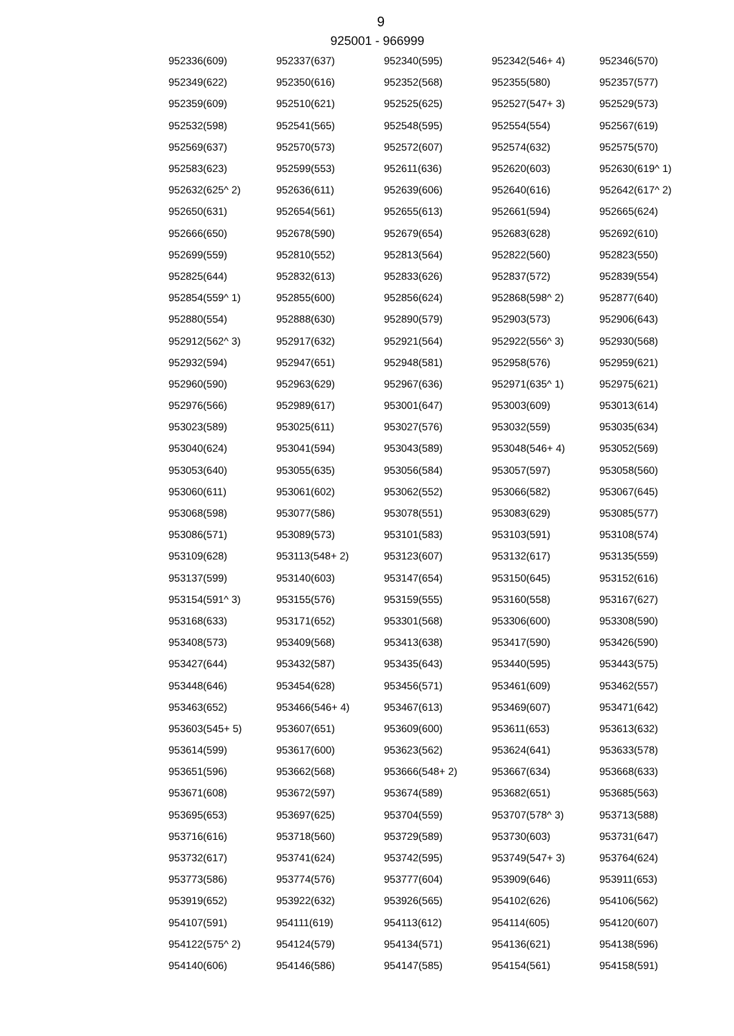9
925001 - 966999
| 952336(609) | 952337(637) | 952340(595) | 952342(546+ 4) | 952346(570) |
| 952349(622) | 952350(616) | 952352(568) | 952355(580) | 952357(577) |
| 952359(609) | 952510(621) | 952525(625) | 952527(547+ 3) | 952529(573) |
| 952532(598) | 952541(565) | 952548(595) | 952554(554) | 952567(619) |
| 952569(637) | 952570(573) | 952572(607) | 952574(632) | 952575(570) |
| 952583(623) | 952599(553) | 952611(636) | 952620(603) | 952630(619^ 1) |
| 952632(625^ 2) | 952636(611) | 952639(606) | 952640(616) | 952642(617^ 2) |
| 952650(631) | 952654(561) | 952655(613) | 952661(594) | 952665(624) |
| 952666(650) | 952678(590) | 952679(654) | 952683(628) | 952692(610) |
| 952699(559) | 952810(552) | 952813(564) | 952822(560) | 952823(550) |
| 952825(644) | 952832(613) | 952833(626) | 952837(572) | 952839(554) |
| 952854(559^ 1) | 952855(600) | 952856(624) | 952868(598^ 2) | 952877(640) |
| 952880(554) | 952888(630) | 952890(579) | 952903(573) | 952906(643) |
| 952912(562^ 3) | 952917(632) | 952921(564) | 952922(556^ 3) | 952930(568) |
| 952932(594) | 952947(651) | 952948(581) | 952958(576) | 952959(621) |
| 952960(590) | 952963(629) | 952967(636) | 952971(635^ 1) | 952975(621) |
| 952976(566) | 952989(617) | 953001(647) | 953003(609) | 953013(614) |
| 953023(589) | 953025(611) | 953027(576) | 953032(559) | 953035(634) |
| 953040(624) | 953041(594) | 953043(589) | 953048(546+ 4) | 953052(569) |
| 953053(640) | 953055(635) | 953056(584) | 953057(597) | 953058(560) |
| 953060(611) | 953061(602) | 953062(552) | 953066(582) | 953067(645) |
| 953068(598) | 953077(586) | 953078(551) | 953083(629) | 953085(577) |
| 953086(571) | 953089(573) | 953101(583) | 953103(591) | 953108(574) |
| 953109(628) | 953113(548+ 2) | 953123(607) | 953132(617) | 953135(559) |
| 953137(599) | 953140(603) | 953147(654) | 953150(645) | 953152(616) |
| 953154(591^ 3) | 953155(576) | 953159(555) | 953160(558) | 953167(627) |
| 953168(633) | 953171(652) | 953301(568) | 953306(600) | 953308(590) |
| 953408(573) | 953409(568) | 953413(638) | 953417(590) | 953426(590) |
| 953427(644) | 953432(587) | 953435(643) | 953440(595) | 953443(575) |
| 953448(646) | 953454(628) | 953456(571) | 953461(609) | 953462(557) |
| 953463(652) | 953466(546+ 4) | 953467(613) | 953469(607) | 953471(642) |
| 953603(545+ 5) | 953607(651) | 953609(600) | 953611(653) | 953613(632) |
| 953614(599) | 953617(600) | 953623(562) | 953624(641) | 953633(578) |
| 953651(596) | 953662(568) | 953666(548+ 2) | 953667(634) | 953668(633) |
| 953671(608) | 953672(597) | 953674(589) | 953682(651) | 953685(563) |
| 953695(653) | 953697(625) | 953704(559) | 953707(578^ 3) | 953713(588) |
| 953716(616) | 953718(560) | 953729(589) | 953730(603) | 953731(647) |
| 953732(617) | 953741(624) | 953742(595) | 953749(547+ 3) | 953764(624) |
| 953773(586) | 953774(576) | 953777(604) | 953909(646) | 953911(653) |
| 953919(652) | 953922(632) | 953926(565) | 954102(626) | 954106(562) |
| 954107(591) | 954111(619) | 954113(612) | 954114(605) | 954120(607) |
| 954122(575^ 2) | 954124(579) | 954134(571) | 954136(621) | 954138(596) |
| 954140(606) | 954146(586) | 954147(585) | 954154(561) | 954158(591) |